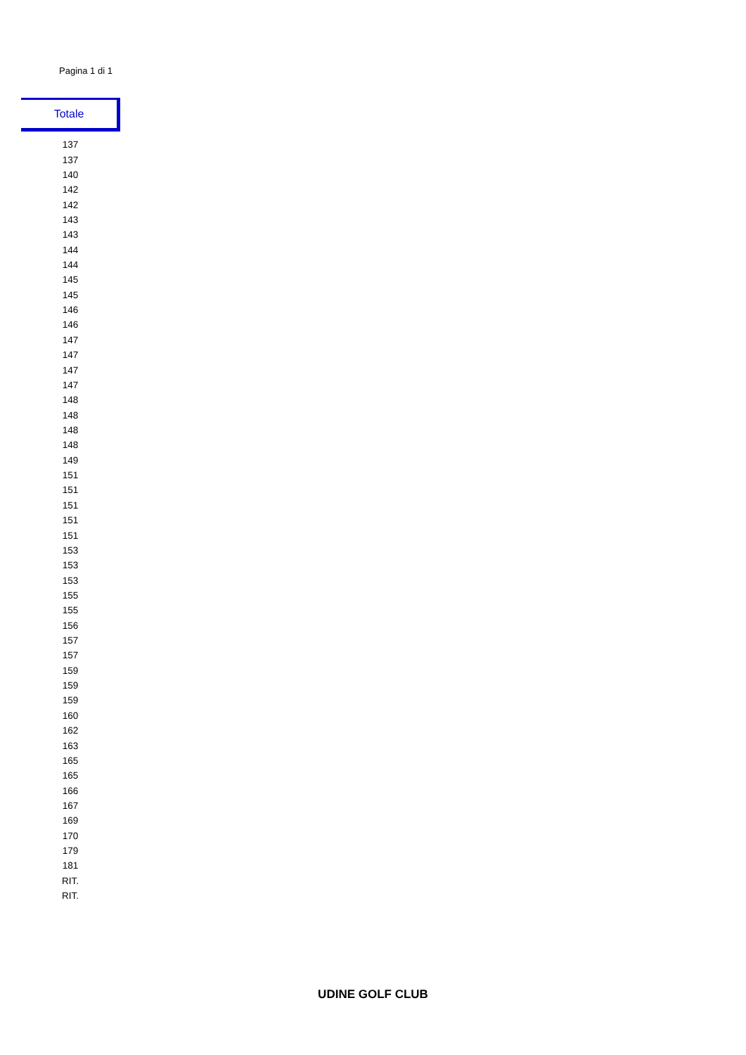Pagina 1 di 1
Totale
| 137 |
| 137 |
| 140 |
| 142 |
| 142 |
| 143 |
| 143 |
| 144 |
| 144 |
| 145 |
| 145 |
| 146 |
| 146 |
| 147 |
| 147 |
| 147 |
| 147 |
| 148 |
| 148 |
| 148 |
| 148 |
| 149 |
| 151 |
| 151 |
| 151 |
| 151 |
| 151 |
| 153 |
| 153 |
| 153 |
| 155 |
| 155 |
| 156 |
| 157 |
| 157 |
| 159 |
| 159 |
| 159 |
| 160 |
| 162 |
| 163 |
| 165 |
| 165 |
| 166 |
| 167 |
| 169 |
| 170 |
| 179 |
| 181 |
| RIT. |
| RIT. |
UDINE GOLF CLUB